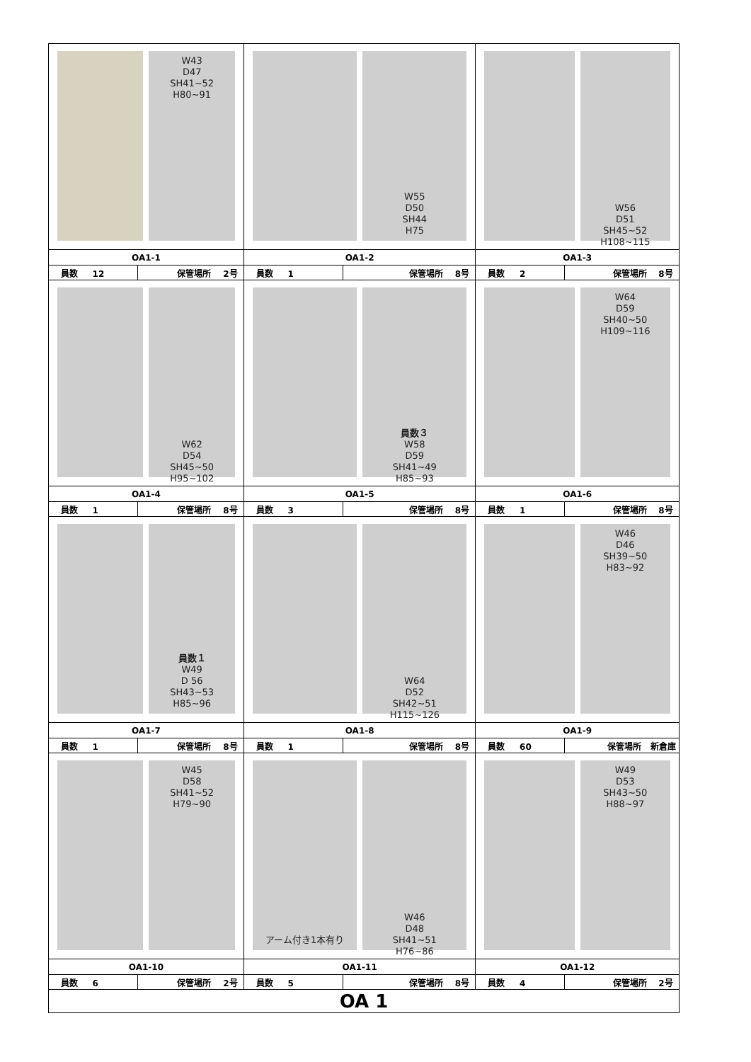| W43 D47 SH41~52 H80~91 | | W55 D50 SH44 H75 | | W56 D51 SH45~52 H108~115 | |
| OA1-1 | | OA1-2 | | OA1-3 | |
| 員数 12 | 保管場所 2号 | 員数 1 | 保管場所 8号 | 員数 2 | 保管場所 8号 |
| W62 D54 SH45~50 H95~102 | | 員数３ W58 D59 SH41~49 H85~93 | | W64 D59 SH40~50 H109~116 | |
| OA1-4 | | OA1-5 | | OA1-6 | |
| 員数 1 | 保管場所 8号 | 員数 3 | 保管場所 8号 | 員数 1 | 保管場所 8号 |
| 員数１ W49 D 56 SH43~53 H85~96 | | W64 D52 SH42~51 H115~126 | | W46 D46 SH39~50 H83~92 | |
| OA1-7 | | OA1-8 | | OA1-9 | |
| 員数 1 | 保管場所 8号 | 員数 1 | 保管場所 8号 | 員数 60 | 保管場所 新倉庫 |
| W45 D58 SH41~52 H79~90 | | アーム付き1本有り W46 D48 SH41~51 H76~86 | | W49 D53 SH43~50 H88~97 | |
| OA1-10 | | OA1-11 | | OA1-12 | |
| 員数 6 | 保管場所 2号 | 員数 5 | 保管場所 8号 | 員数 4 | 保管場所 2号 |
| OA 1 | | | | | |